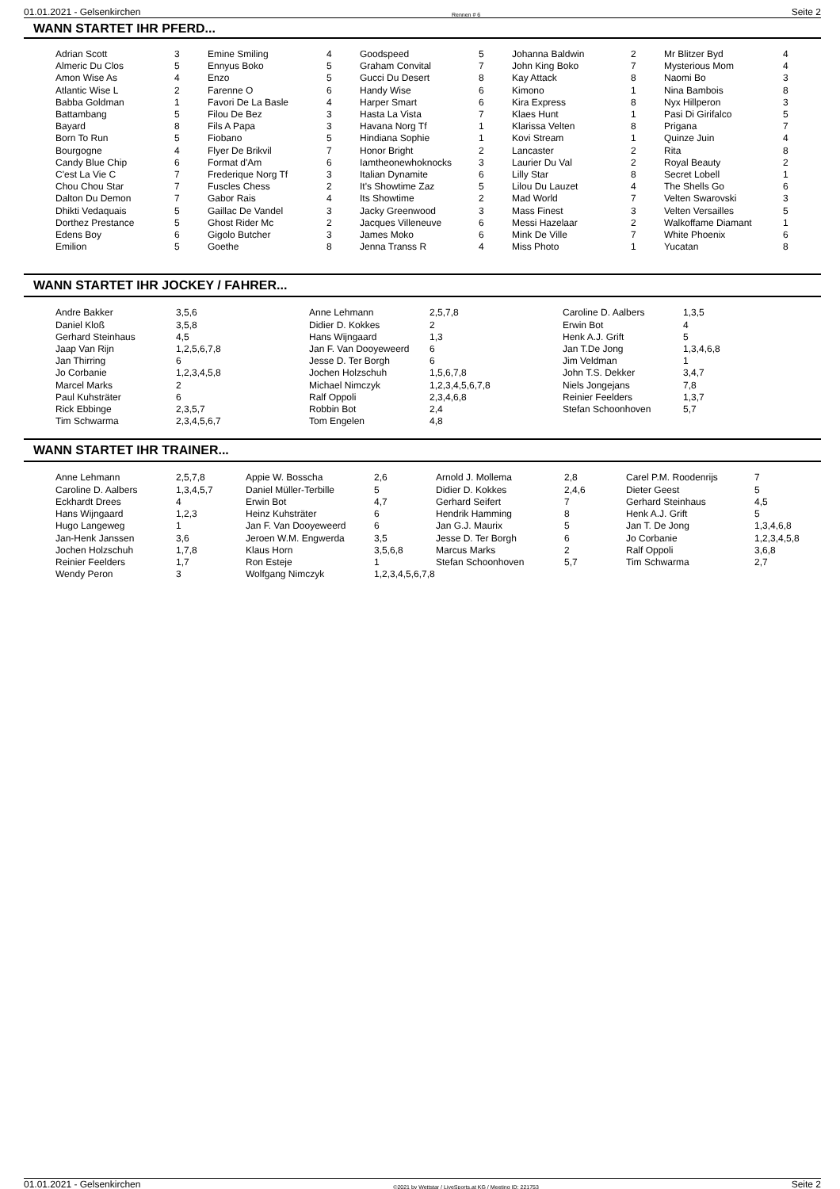01.01.2021 - Gelsenkirchen Rennen # 6 Seite 2
WANN STARTET IHR PFERD...
| Adrian Scott | 3 | Emine Smiling | 4 | Goodspeed | 5 | Johanna Baldwin | 2 | Mr Blitzer Byd | 4 |
| Almeric Du Clos | 5 | Ennyus Boko | 5 | Graham Convital | 7 | John King Boko | 7 | Mysterious Mom | 4 |
| Amon Wise As | 4 | Enzo | 5 | Gucci Du Desert | 8 | Kay Attack | 8 | Naomi Bo | 3 |
| Atlantic Wise L | 2 | Farenne O | 6 | Handy Wise | 6 | Kimono | 1 | Nina Bambois | 8 |
| Babba Goldman | 1 | Favori De La Basle | 4 | Harper Smart | 6 | Kira Express | 8 | Nyx Hillperon | 3 |
| Battambang | 5 | Filou De Bez | 3 | Hasta La Vista | 7 | Klaes Hunt | 1 | Pasi Di Girifalco | 5 |
| Bayard | 8 | Fils A Papa | 3 | Havana Norg Tf | 1 | Klarissa Velten | 8 | Prigana | 7 |
| Born To Run | 5 | Fiobano | 5 | Hindiana Sophie | 1 | Kovi Stream | 1 | Quinze Juin | 4 |
| Bourgogne | 4 | Flyer De Brikvil | 7 | Honor Bright | 2 | Lancaster | 2 | Rita | 8 |
| Candy Blue Chip | 6 | Format d'Am | 6 | Iamtheonewhoknocks | 3 | Laurier Du Val | 2 | Royal Beauty | 2 |
| C'est La Vie C | 7 | Frederique Norg Tf | 3 | Italian Dynamite | 6 | Lilly Star | 8 | Secret Lobell | 1 |
| Chou Chou Star | 7 | Fuscles Chess | 2 | It's Showtime Zaz | 5 | Lilou Du Lauzet | 4 | The Shells Go | 6 |
| Dalton Du Demon | 7 | Gabor Rais | 4 | Its Showtime | 2 | Mad World | 7 | Velten Swarovski | 3 |
| Dhikti Vedaquais | 5 | Gaillac De Vandel | 3 | Jacky Greenwood | 3 | Mass Finest | 3 | Velten Versailles | 5 |
| Dorthez Prestance | 5 | Ghost Rider Mc | 2 | Jacques Villeneuve | 6 | Messi Hazelaar | 2 | Walkoffame Diamant | 1 |
| Edens Boy | 6 | Gigolo Butcher | 3 | James Moko | 6 | Mink De Ville | 7 | White Phoenix | 6 |
| Emilion | 5 | Goethe | 8 | Jenna Transs R | 4 | Miss Photo | 1 | Yucatan | 8 |
WANN STARTET IHR JOCKEY / FAHRER...
| Andre Bakker | 3,5,6 | Anne Lehmann | 2,5,7,8 | Caroline D. Aalbers | 1,3,5 |
| Daniel Kloß | 3,5,8 | Didier D. Kokkes | 2 | Erwin Bot | 4 |
| Gerhard Steinhaus | 4,5 | Hans Wijngaard | 1,3 | Henk A.J. Grift | 5 |
| Jaap Van Rijn | 1,2,5,6,7,8 | Jan F. Van Dooyeweerd | 6 | Jan T.De Jong | 1,3,4,6,8 |
| Jan Thirring | 6 | Jesse D. Ter Borgh | 6 | Jim Veldman | 1 |
| Jo Corbanie | 1,2,3,4,5,8 | Jochen Holzschuh | 1,5,6,7,8 | John T.S. Dekker | 3,4,7 |
| Marcel Marks | 2 | Michael Nimczyk | 1,2,3,4,5,6,7,8 | Niels Jongejans | 7,8 |
| Paul Kuhsträter | 6 | Ralf Oppoli | 2,3,4,6,8 | Reinier Feelders | 1,3,7 |
| Rick Ebbinge | 2,3,5,7 | Robbin Bot | 2,4 | Stefan Schoonhoven | 5,7 |
| Tim Schwarma | 2,3,4,5,6,7 | Tom Engelen | 4,8 | | |
WANN STARTET IHR TRAINER...
| Anne Lehmann | 2,5,7,8 | Appie W. Bosscha | 2,6 | Arnold J. Mollema | 2,8 | Carel P.M. Roodenrijs | 7 |
| Caroline D. Aalbers | 1,3,4,5,7 | Daniel Müller-Terbille | 5 | Didier D. Kokkes | 2,4,6 | Dieter Geest | 5 |
| Eckhardt Drees | 4 | Erwin Bot | 4,7 | Gerhard Seifert | 7 | Gerhard Steinhaus | 4,5 |
| Hans Wijngaard | 1,2,3 | Heinz Kuhsträter | 6 | Hendrik Hamming | 8 | Henk A.J. Grift | 5 |
| Hugo Langeweg | 1 | Jan F. Van Dooyeweerd | 6 | Jan G.J. Maurix | 5 | Jan T. De Jong | 1,3,4,6,8 |
| Jan-Henk Janssen | 3,6 | Jeroen W.M. Engwerda | 3,5 | Jesse D. Ter Borgh | 6 | Jo Corbanie | 1,2,3,4,5,8 |
| Jochen Holzschuh | 1,7,8 | Klaus Horn | 3,5,6,8 | Marcus Marks | 2 | Ralf Oppoli | 3,6,8 |
| Reinier Feelders | 1,7 | Ron Esteje | 1 | Stefan Schoonhoven | 5,7 | Tim Schwarma | 2,7 |
| Wendy Peron | 3 | Wolfgang Nimczyk | 1,2,3,4,5,6,7,8 | | | | |
01.01.2021 - Gelsenkirchen ©2021 by Wettstar / LiveSports.at KG / Meeting ID: 221753 Seite 2